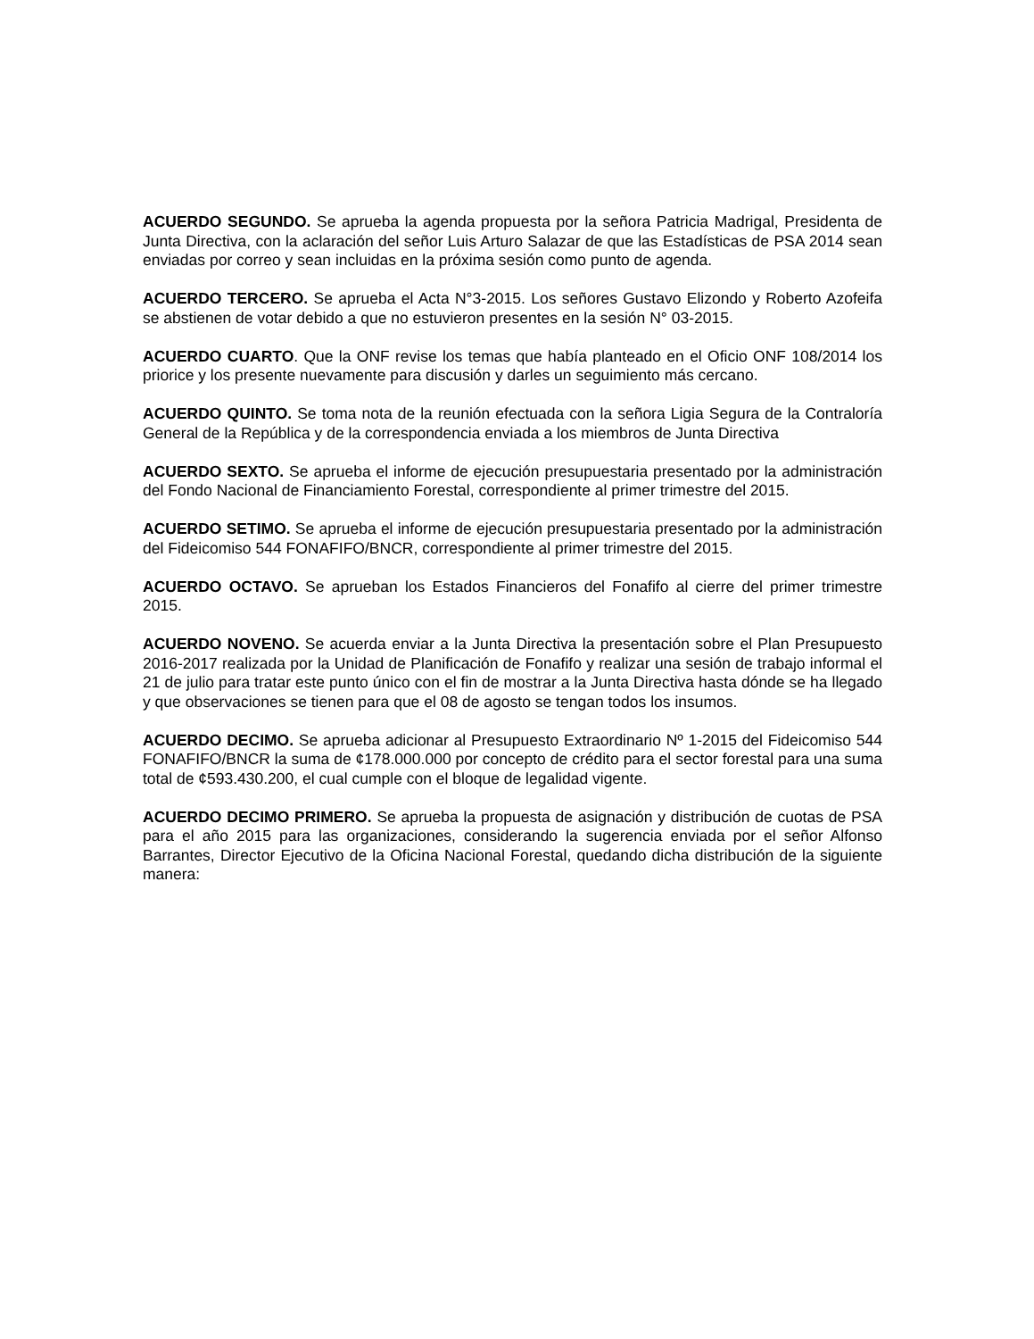ACUERDO SEGUNDO. Se aprueba la agenda propuesta por la señora Patricia Madrigal, Presidenta de Junta Directiva, con la aclaración del señor Luis Arturo Salazar de que las Estadísticas de PSA 2014 sean enviadas por correo y sean incluidas en la próxima sesión como punto de agenda.
ACUERDO TERCERO. Se aprueba el Acta N°3-2015. Los señores Gustavo Elizondo y Roberto Azofeifa se abstienen de votar debido a que no estuvieron presentes en la sesión N° 03-2015.
ACUERDO CUARTO. Que la ONF revise los temas que había planteado en el Oficio ONF 108/2014 los priorice y los presente nuevamente para discusión y darles un seguimiento más cercano.
ACUERDO QUINTO. Se toma nota de la reunión efectuada con la señora Ligia Segura de la Contraloría General de la República y de la correspondencia enviada a los miembros de Junta Directiva
ACUERDO SEXTO. Se aprueba el informe de ejecución presupuestaria presentado por la administración del Fondo Nacional de Financiamiento Forestal, correspondiente al primer trimestre del 2015.
ACUERDO SETIMO. Se aprueba el informe de ejecución presupuestaria presentado por la administración del Fideicomiso 544 FONAFIFO/BNCR, correspondiente al primer trimestre del 2015.
ACUERDO OCTAVO. Se aprueban los Estados Financieros del Fonafifo al cierre del primer trimestre 2015.
ACUERDO NOVENO. Se acuerda enviar a la Junta Directiva la presentación sobre el Plan Presupuesto 2016-2017 realizada por la Unidad de Planificación de Fonafifo y realizar una sesión de trabajo informal el 21 de julio para tratar este punto único con el fin de mostrar a la Junta Directiva hasta dónde se ha llegado y que observaciones se tienen para que el 08 de agosto se tengan todos los insumos.
ACUERDO DECIMO. Se aprueba adicionar al Presupuesto Extraordinario Nº 1-2015 del Fideicomiso 544 FONAFIFO/BNCR la suma de ¢178.000.000 por concepto de crédito para el sector forestal para una suma total de ¢593.430.200, el cual cumple con el bloque de legalidad vigente.
ACUERDO DECIMO PRIMERO. Se aprueba la propuesta de asignación y distribución de cuotas de PSA para el año 2015 para las organizaciones, considerando la sugerencia enviada por el señor Alfonso Barrantes, Director Ejecutivo de la Oficina Nacional Forestal, quedando dicha distribución de la siguiente manera: